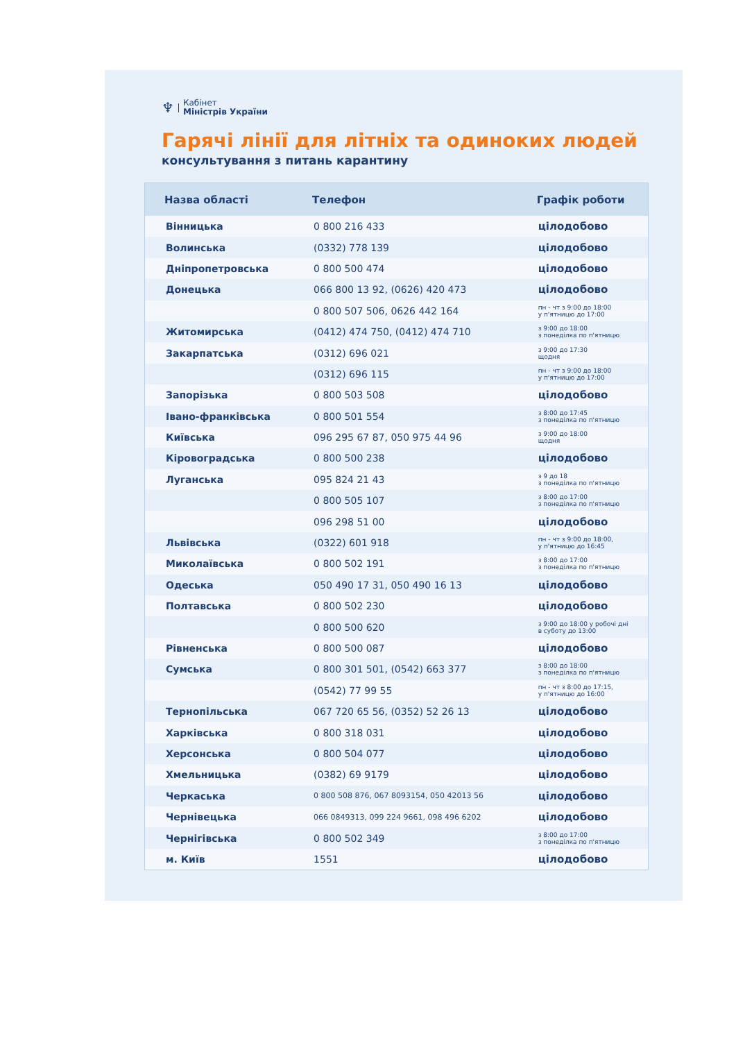♆ Кабінет
Міністрів України
Гарячі лінії для літніх та одиноких людей
консультування з питань карантину
| Назва області | Телефон | Графік роботи |
| --- | --- | --- |
| Вінницька | 0 800 216 433 | цілодобово |
| Волинська | (0332) 778 139 | цілодобово |
| Дніпропетровська | 0 800 500 474 | цілодобово |
| Донецька | 066 800 13 92, (0626) 420 473 | цілодобово |
| | 0 800 507 506, 0626 442 164 | пн - чт з 9:00 до 18:00 у п'ятницю до 17:00 |
| Житомирська | (0412) 474 750, (0412) 474 710 | з 9:00 до 18:00 з понеділка по п'ятницю |
| Закарпатська | (0312) 696 021 | з 9:00 до 17:30 щодня |
| | (0312) 696 115 | пн - чт з 9:00 до 18:00 у п'ятницю до 17:00 |
| Запорізька | 0 800 503 508 | цілодобово |
| Івано-франківська | 0 800 501 554 | з 8:00 до 17:45 з понеділка по п'ятницю |
| Київська | 096 295 67 87, 050 975 44 96 | з 9:00 до 18:00 щодня |
| Кіровоградська | 0 800 500 238 | цілодобово |
| Луганська | 095 824 21 43 | з 9 до 18 з понеділка по п'ятницю |
| | 0 800 505 107 | з 8:00 до 17:00 з понеділка по п'ятницю |
| | 096 298 51 00 | цілодобово |
| Львівська | (0322) 601 918 | пн - чт з 9:00 до 18:00, у п'ятницю до 16:45 |
| Миколаївська | 0 800 502 191 | з 8:00 до 17:00 з понеділка по п'ятницю |
| Одеська | 050 490 17 31, 050 490 16 13 | цілодобово |
| Полтавська | 0 800 502 230 | цілодобово |
| | 0 800 500 620 | з 9:00 до 18:00 у робочі дні в суботу до 13:00 |
| Рівненська | 0 800 500 087 | цілодобово |
| Сумська | 0 800 301 501, (0542) 663 377 | з 8:00 до 18:00 з понеділка по п'ятницю |
| | (0542) 77 99 55 | пн - чт з 8:00 до 17:15, у п'ятницю до 16:00 |
| Тернопільська | 067 720 65 56, (0352) 52 26 13 | цілодобово |
| Харківська | 0 800 318 031 | цілодобово |
| Херсонська | 0 800 504 077 | цілодобово |
| Хмельницька | (0382) 69 9179 | цілодобово |
| Черкаська | 0 800 508 876, 067 8093154, 050 42013 56 | цілодобово |
| Чернівецька | 066 0849313, 099 224 9661, 098 496 6202 | цілодобово |
| Чернігівська | 0 800 502 349 | з 8:00 до 17:00 з понеділка по п'ятницю |
| м. Київ | 1551 | цілодобово |